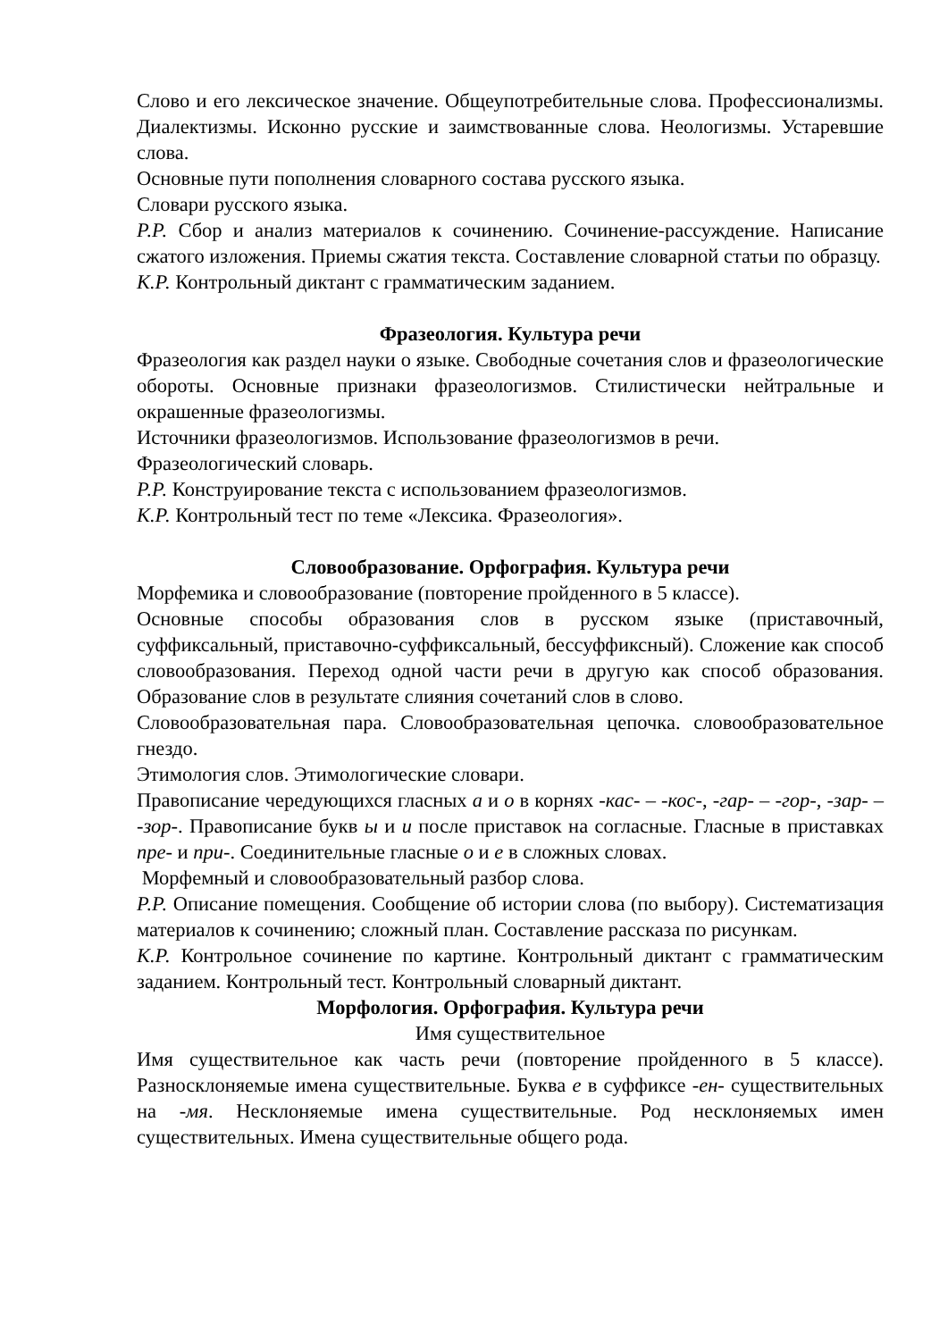Слово и его лексическое значение. Общеупотребительные слова. Профессионализмы. Диалектизмы. Исконно русские и заимствованные слова. Неологизмы. Устаревшие слова.
Основные пути пополнения словарного состава русского языка.
Словари русского языка.
Р.Р. Сбор и анализ материалов к сочинению. Сочинение-рассуждение. Написание сжатого изложения. Приемы сжатия текста. Составление словарной статьи по образцу.
К.Р. Контрольный диктант с грамматическим заданием.
Фразеология. Культура речи
Фразеология как раздел науки о языке. Свободные сочетания слов и фразеологические обороты. Основные признаки фразеологизмов. Стилистически нейтральные и окрашенные фразеологизмы.
Источники фразеологизмов. Использование фразеологизмов в речи.
Фразеологический словарь.
Р.Р. Конструирование текста с использованием фразеологизмов.
К.Р. Контрольный тест по теме «Лексика. Фразеология».
Словообразование. Орфография. Культура речи
Морфемика и словообразование (повторение пройденного в 5 классе).
Основные способы образования слов в русском языке (приставочный, суффиксальный, приставочно-суффиксальный, бессуффиксный). Сложение как способ словообразования. Переход одной части речи в другую как способ образования. Образование слов в результате слияния сочетаний слов в слово.
Словообразовательная пара. Словообразовательная цепочка. словообразовательное гнездо.
Этимология слов. Этимологические словари.
Правописание чередующихся гласных а и о в корнях -кас- – -кос-, -гар- – -гор-, -зар- – -зор-. Правописание букв ы и и после приставок на согласные. Гласные в приставках пре- и при-. Соединительные гласные о и е в сложных словах.
Морфемный и словообразовательный разбор слова.
Р.Р. Описание помещения. Сообщение об истории слова (по выбору). Систематизация материалов к сочинению; сложный план. Составление рассказа по рисункам.
К.Р. Контрольное сочинение по картине. Контрольный диктант с грамматическим заданием. Контрольный тест. Контрольный словарный диктант.
Морфология. Орфография. Культура речи
Имя существительное
Имя существительное как часть речи (повторение пройденного в 5 классе). Разносклоняемые имена существительные. Буква е в суффиксе -ен- существительных на -мя. Несклоняемые имена существительные. Род несклоняемых имен существительных. Имена существительные общего рода.